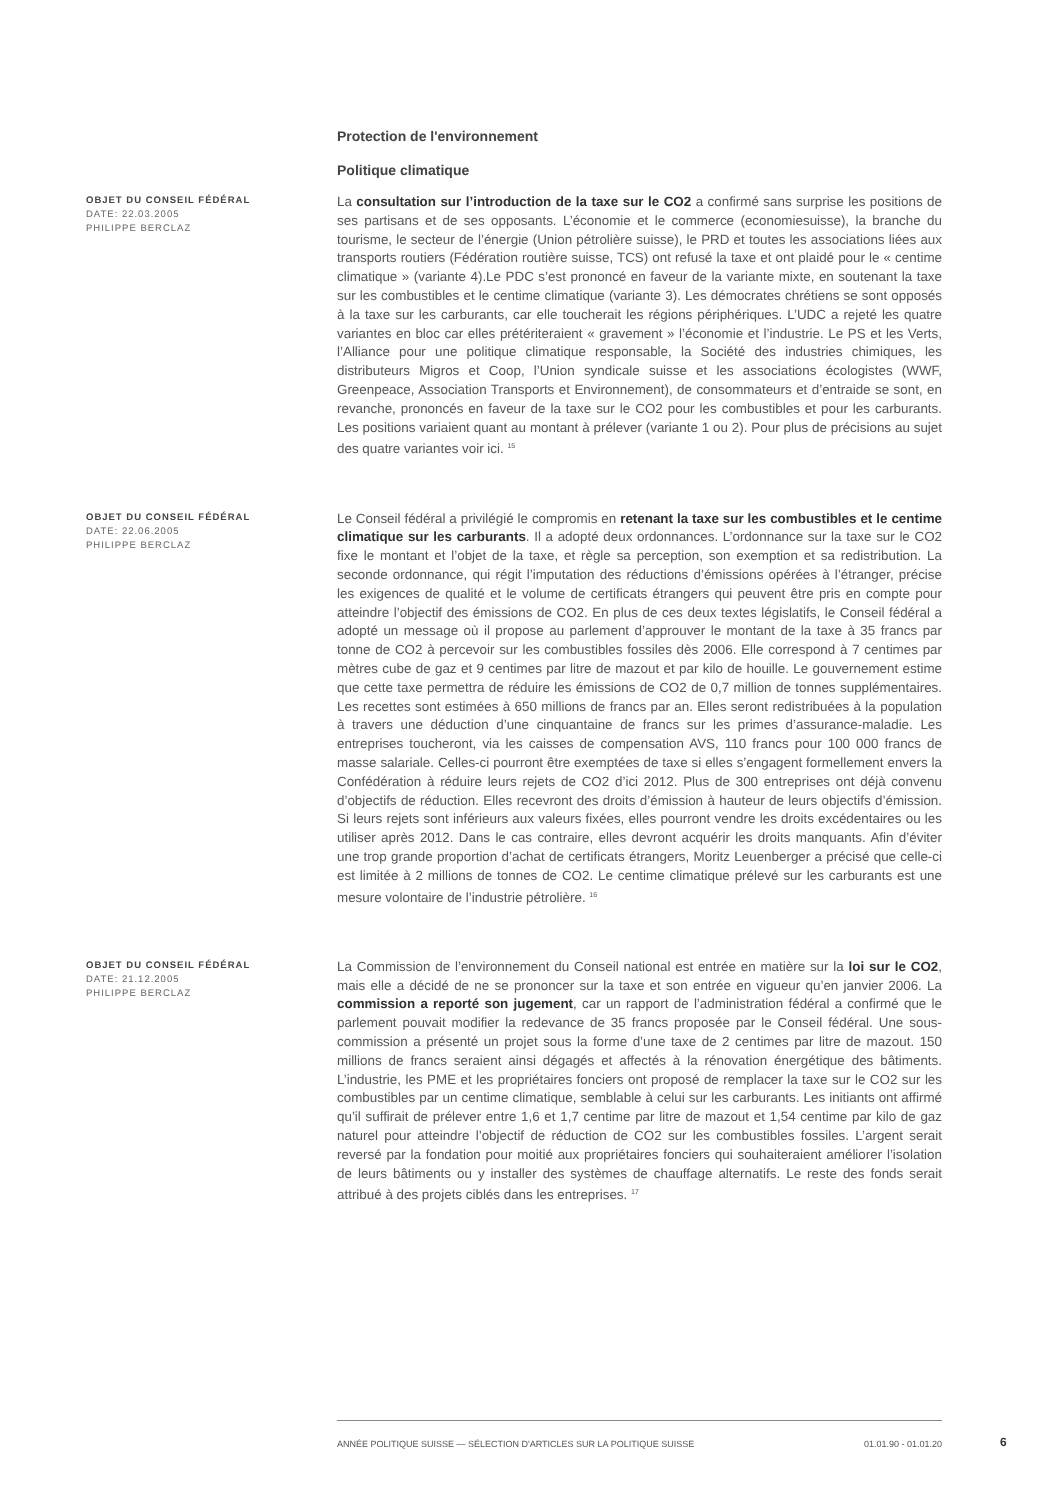Protection de l'environnement
Politique climatique
OBJET DU CONSEIL FÉDÉRAL
DATE: 22.03.2005
PHILIPPE BERCLAZ
La consultation sur l’introduction de la taxe sur le CO2 a confirmé sans surprise les positions de ses partisans et de ses opposants. L’économie et le commerce (economiesuisse), la branche du tourisme, le secteur de l’énergie (Union pétrolière suisse), le PRD et toutes les associations liées aux transports routiers (Fédération routière suisse, TCS) ont refusé la taxe et ont plaidé pour le « centime climatique » (variante 4).Le PDC s’est prononcé en faveur de la variante mixte, en soutenant la taxe sur les combustibles et le centime climatique (variante 3). Les démocrates chrétiens se sont opposés à la taxe sur les carburants, car elle toucherait les régions périphériques. L’UDC a rejeté les quatre variantes en bloc car elles prétériteraient « gravement » l’économie et l’industrie. Le PS et les Verts, l’Alliance pour une politique climatique responsable, la Société des industries chimiques, les distributeurs Migros et Coop, l’Union syndicale suisse et les associations écologistes (WWF, Greenpeace, Association Transports et Environnement), de consommateurs et d’entraide se sont, en revanche, prononcés en faveur de la taxe sur le CO2 pour les combustibles et pour les carburants. Les positions variaient quant au montant à prélever (variante 1 ou 2). Pour plus de précisions au sujet des quatre variantes voir ici. <sup>15</sup>
OBJET DU CONSEIL FÉDÉRAL
DATE: 22.06.2005
PHILIPPE BERCLAZ
Le Conseil fédéral a privilégié le compromis en retenant la taxe sur les combustibles et le centime climatique sur les carburants. Il a adopté deux ordonnances. L’ordonnance sur la taxe sur le CO2 fixe le montant et l’objet de la taxe, et règle sa perception, son exemption et sa redistribution. La seconde ordonnance, qui régit l’imputation des réductions d’émissions opérées à l’étranger, précise les exigences de qualité et le volume de certificats étrangers qui peuvent être pris en compte pour atteindre l’objectif des émissions de CO2. En plus de ces deux textes législatifs, le Conseil fédéral a adopté un message où il propose au parlement d’approuver le montant de la taxe à 35 francs par tonne de CO2 à percevoir sur les combustibles fossiles dès 2006. Elle correspond à 7 centimes par mètres cube de gaz et 9 centimes par litre de mazout et par kilo de houille. Le gouvernement estime que cette taxe permettra de réduire les émissions de CO2 de 0,7 million de tonnes supplémentaires. Les recettes sont estimées à 650 millions de francs par an. Elles seront redistribuées à la population à travers une déduction d’une cinquantaine de francs sur les primes d’assurance-maladie. Les entreprises toucheront, via les caisses de compensation AVS, 110 francs pour 100 000 francs de masse salariale. Celles-ci pourront être exemptées de taxe si elles s’engagent formellement envers la Confédération à réduire leurs rejets de CO2 d’ici 2012. Plus de 300 entreprises ont déjà convenu d’objectifs de réduction. Elles recevront des droits d’émission à hauteur de leurs objectifs d’émission. Si leurs rejets sont inférieurs aux valeurs fixées, elles pourront vendre les droits excédentaires ou les utiliser après 2012. Dans le cas contraire, elles devront acquérir les droits manquants. Afin d’éviter une trop grande proportion d’achat de certificats étrangers, Moritz Leuenberger a précisé que celle-ci est limitée à 2 millions de tonnes de CO2. Le centime climatique prélevé sur les carburants est une mesure volontaire de l’industrie pétrolière. <sup>16</sup>
OBJET DU CONSEIL FÉDÉRAL
DATE: 21.12.2005
PHILIPPE BERCLAZ
La Commission de l’environnement du Conseil national est entrée en matière sur la loi sur le CO2, mais elle a décidé de ne se prononcer sur la taxe et son entrée en vigueur qu’en janvier 2006. La commission a reporté son jugement, car un rapport de l’administration fédéral a confirmé que le parlement pouvait modifier la redevance de 35 francs proposée par le Conseil fédéral. Une sous-commission a présenté un projet sous la forme d’une taxe de 2 centimes par litre de mazout. 150 millions de francs seraient ainsi dégagés et affectés à la rénovation énergétique des bâtiments. L’industrie, les PME et les propriétaires fonciers ont proposé de remplacer la taxe sur le CO2 sur les combustibles par un centime climatique, semblable à celui sur les carburants. Les initiants ont affirmé qu’il suffirait de prélever entre 1,6 et 1,7 centime par litre de mazout et 1,54 centime par kilo de gaz naturel pour atteindre l’objectif de réduction de CO2 sur les combustibles fossiles. L’argent serait reversé par la fondation pour moitié aux propriétaires fonciers qui souhaiteraient améliorer l’isolation de leurs bâtiments ou y installer des systèmes de chauffage alternatifs. Le reste des fonds serait attribué à des projets ciblés dans les entreprises. <sup>17</sup>
ANNÉE POLITIQUE SUISSE — SÉLECTION D'ARTICLES SUR LA POLITIQUE SUISSE 01.01.90 - 01.01.20
6